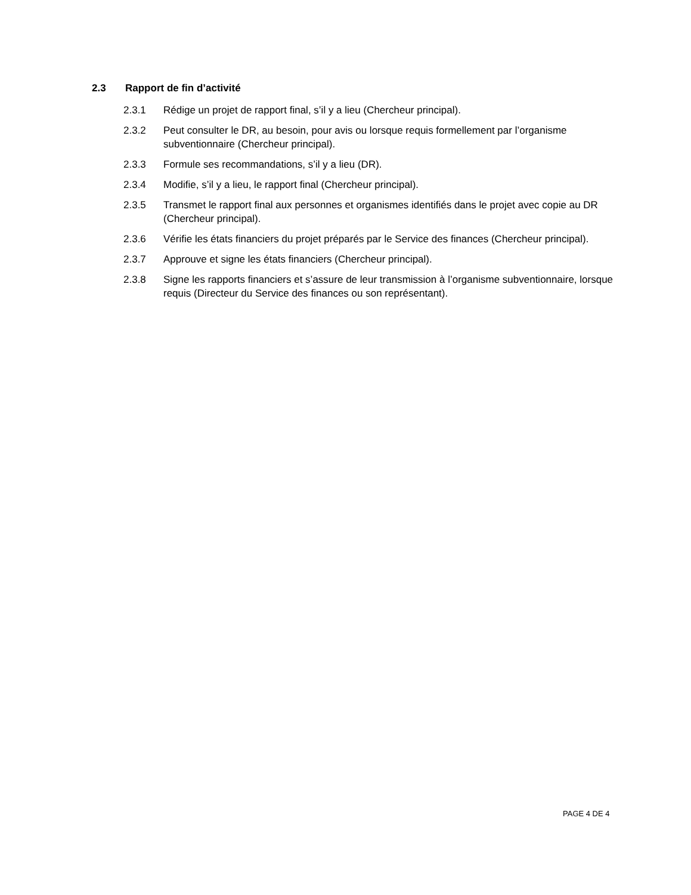2.3 Rapport de fin d’activité
2.3.1 Rédige un projet de rapport final, s’il y a lieu (Chercheur principal).
2.3.2 Peut consulter le DR, au besoin, pour avis ou lorsque requis formellement par l’organisme subventionnaire (Chercheur principal).
2.3.3 Formule ses recommandations, s’il y a lieu (DR).
2.3.4 Modifie, s’il y a lieu, le rapport final (Chercheur principal).
2.3.5 Transmet le rapport final aux personnes et organismes identifiés dans le projet avec copie au DR (Chercheur principal).
2.3.6 Vérifie les états financiers du projet préparés par le Service des finances (Chercheur principal).
2.3.7 Approuve et signe les états financiers (Chercheur principal).
2.3.8 Signe les rapports financiers et s’assure de leur transmission à l’organisme subventionnaire, lorsque requis (Directeur du Service des finances ou son représentant).
PAGE 4 DE 4